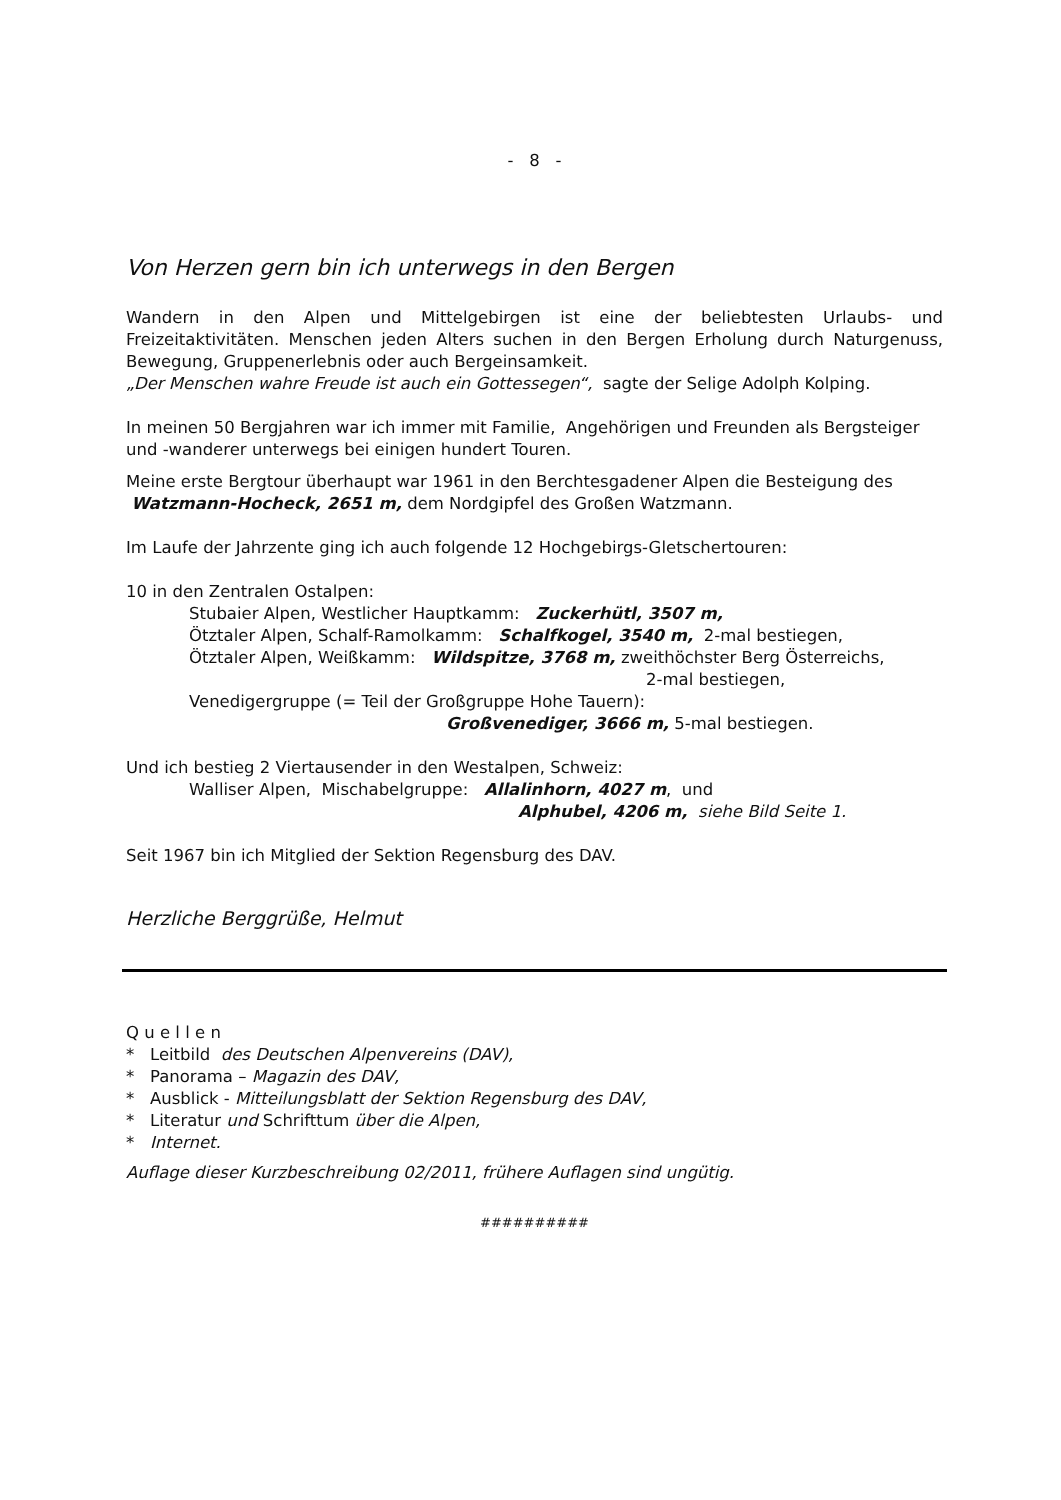- 8 -
Von Herzen gern bin ich unterwegs in den Bergen
Wandern in den Alpen und Mittelgebirgen ist eine der beliebtesten Urlaubs- und Freizeitaktivitäten. Menschen jeden Alters suchen in den Bergen Erholung durch Naturgenuss, Bewegung, Gruppenerlebnis oder auch Bergeinsamkeit.
„Der Menschen wahre Freude ist auch ein Gottessegen“, sagte der Selige Adolph Kolping.
In meinen 50 Bergjahren war ich immer mit Familie, Angehörigen und Freunden als Bergsteiger und -wanderer unterwegs bei einigen hundert Touren.
Meine erste Bergtour überhaupt war 1961 in den Berchtesgadener Alpen die Besteigung des Watzmann-Hocheck, 2651 m, dem Nordgipfel des Großen Watzmann.
Im Laufe der Jahrzente ging ich auch folgende 12 Hochgebirgs-Gletschertouren:
10 in den Zentralen Ostalpen:
Stubaier Alpen, Westlicher Hauptkamm: Zuckerhütl, 3507 m,
Ötztaler Alpen, Schalf-Ramolkamm: Schalfkogel, 3540 m, 2-mal bestiegen,
Ötztaler Alpen, Weißkamm: Wildspitze, 3768 m, zweithöchster Berg Österreichs,
2-mal bestiegen,
Venedigergruppe (= Teil der Großgruppe Hohe Tauern):
Großvenediger, 3666 m, 5-mal bestiegen.
Und ich bestieg 2 Viertausender in den Westalpen, Schweiz:
Walliser Alpen, Mischabelgruppe: Allalinhorn, 4027 m, und
Alphubel, 4206 m, siehe Bild Seite 1.
Seit 1967 bin ich Mitglied der Sektion Regensburg des DAV.
Herzliche Berggrüße, Helmut
Q u e l l e n
* Leitbild des Deutschen Alpenvereins (DAV),
* Panorama – Magazin des DAV,
* Ausblick - Mitteilungsblatt der Sektion Regensburg des DAV,
* Literatur und Schrifttum über die Alpen,
* Internet.
Auflage dieser Kurzbeschreibung 02/2011, frühere Auflagen sind ungütig.
##########